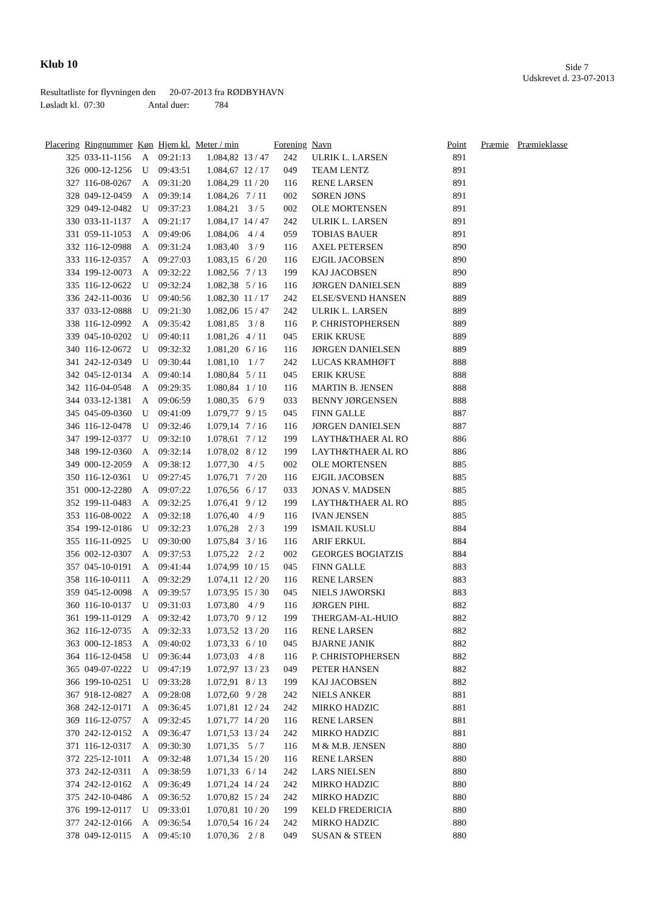Klub 10 Side 7
Udskrevet d. 23-07-2013
Resultatliste for flyvningen den 20-07-2013 fra RØDBYHAVN
Løsladt kl. 07:30 Antal duer: 784
| Placering | Ringnummer | Køn | Hjem kl. | Meter / min | | Forening | Navn | Point | Præmie | Præmieklasse |
| --- | --- | --- | --- | --- | --- | --- | --- | --- | --- | --- |
| 325 | 033-11-1156 | A | 09:21:13 | 1.084,82 | 13 / 47 | 242 | ULRIK L. LARSEN | 891 | | |
| 326 | 000-12-1256 | U | 09:43:51 | 1.084,67 | 12 / 17 | 049 | TEAM LENTZ | 891 | | |
| 327 | 116-08-0267 | A | 09:31:20 | 1.084,29 | 11 / 20 | 116 | RENE LARSEN | 891 | | |
| 328 | 049-12-0459 | A | 09:39:14 | 1.084,26 | 7 / 11 | 002 | SØREN JØNS | 891 | | |
| 329 | 049-12-0482 | U | 09:37:23 | 1.084,21 | 3 / 5 | 002 | OLE MORTENSEN | 891 | | |
| 330 | 033-11-1137 | A | 09:21:17 | 1.084,17 | 14 / 47 | 242 | ULRIK L. LARSEN | 891 | | |
| 331 | 059-11-1053 | A | 09:49:06 | 1.084,06 | 4 / 4 | 059 | TOBIAS BAUER | 891 | | |
| 332 | 116-12-0988 | A | 09:31:24 | 1.083,40 | 3 / 9 | 116 | AXEL PETERSEN | 890 | | |
| 333 | 116-12-0357 | A | 09:27:03 | 1.083,15 | 6 / 20 | 116 | EJGIL JACOBSEN | 890 | | |
| 334 | 199-12-0073 | A | 09:32:22 | 1.082,56 | 7 / 13 | 199 | KAJ JACOBSEN | 890 | | |
| 335 | 116-12-0622 | U | 09:32:24 | 1.082,38 | 5 / 16 | 116 | JØRGEN DANIELSEN | 889 | | |
| 336 | 242-11-0036 | U | 09:40:56 | 1.082,30 | 11 / 17 | 242 | ELSE/SVEND HANSEN | 889 | | |
| 337 | 033-12-0888 | U | 09:21:30 | 1.082,06 | 15 / 47 | 242 | ULRIK L. LARSEN | 889 | | |
| 338 | 116-12-0992 | A | 09:35:42 | 1.081,85 | 3 / 8 | 116 | P. CHRISTOPHERSEN | 889 | | |
| 339 | 045-10-0202 | U | 09:40:11 | 1.081,26 | 4 / 11 | 045 | ERIK KRUSE | 889 | | |
| 340 | 116-12-0672 | U | 09:32:32 | 1.081,20 | 6 / 16 | 116 | JØRGEN DANIELSEN | 889 | | |
| 341 | 242-12-0349 | U | 09:30:44 | 1.081,10 | 1 / 7 | 242 | LUCAS KRAMHØFT | 888 | | |
| 342 | 045-12-0134 | A | 09:40:14 | 1.080,84 | 5 / 11 | 045 | ERIK KRUSE | 888 | | |
| 342 | 116-04-0548 | A | 09:29:35 | 1.080,84 | 1 / 10 | 116 | MARTIN B. JENSEN | 888 | | |
| 344 | 033-12-1381 | A | 09:06:59 | 1.080,35 | 6 / 9 | 033 | BENNY JØRGENSEN | 888 | | |
| 345 | 045-09-0360 | U | 09:41:09 | 1.079,77 | 9 / 15 | 045 | FINN GALLE | 887 | | |
| 346 | 116-12-0478 | U | 09:32:46 | 1.079,14 | 7 / 16 | 116 | JØRGEN DANIELSEN | 887 | | |
| 347 | 199-12-0377 | U | 09:32:10 | 1.078,61 | 7 / 12 | 199 | LAYTH&THAER AL RO | 886 | | |
| 348 | 199-12-0360 | A | 09:32:14 | 1.078,02 | 8 / 12 | 199 | LAYTH&THAER AL RO | 886 | | |
| 349 | 000-12-2059 | A | 09:38:12 | 1.077,30 | 4 / 5 | 002 | OLE MORTENSEN | 885 | | |
| 350 | 116-12-0361 | U | 09:27:45 | 1.076,71 | 7 / 20 | 116 | EJGIL JACOBSEN | 885 | | |
| 351 | 000-12-2280 | A | 09:07:22 | 1.076,56 | 6 / 17 | 033 | JONAS V. MADSEN | 885 | | |
| 352 | 199-11-0483 | A | 09:32:25 | 1.076,41 | 9 / 12 | 199 | LAYTH&THAER AL RO | 885 | | |
| 353 | 116-08-0022 | A | 09:32:18 | 1.076,40 | 4 / 9 | 116 | IVAN JENSEN | 885 | | |
| 354 | 199-12-0186 | U | 09:32:23 | 1.076,28 | 2 / 3 | 199 | ISMAIL KUSLU | 884 | | |
| 355 | 116-11-0925 | U | 09:30:00 | 1.075,84 | 3 / 16 | 116 | ARIF ERKUL | 884 | | |
| 356 | 002-12-0307 | A | 09:37:53 | 1.075,22 | 2 / 2 | 002 | GEORGES BOGIATZIS | 884 | | |
| 357 | 045-10-0191 | A | 09:41:44 | 1.074,99 | 10 / 15 | 045 | FINN GALLE | 883 | | |
| 358 | 116-10-0111 | A | 09:32:29 | 1.074,11 | 12 / 20 | 116 | RENE LARSEN | 883 | | |
| 359 | 045-12-0098 | A | 09:39:57 | 1.073,95 | 15 / 30 | 045 | NIELS JAWORSKI | 883 | | |
| 360 | 116-10-0137 | U | 09:31:03 | 1.073,80 | 4 / 9 | 116 | JØRGEN PIHL | 882 | | |
| 361 | 199-11-0129 | A | 09:32:42 | 1.073,70 | 9 / 12 | 199 | THERGAM-AL-HUIO | 882 | | |
| 362 | 116-12-0735 | A | 09:32:33 | 1.073,52 | 13 / 20 | 116 | RENE LARSEN | 882 | | |
| 363 | 000-12-1853 | A | 09:40:02 | 1.073,33 | 6 / 10 | 045 | BJARNE JANIK | 882 | | |
| 364 | 116-12-0458 | U | 09:36:44 | 1.073,03 | 4 / 8 | 116 | P. CHRISTOPHERSEN | 882 | | |
| 365 | 049-07-0222 | U | 09:47:19 | 1.072,97 | 13 / 23 | 049 | PETER HANSEN | 882 | | |
| 366 | 199-10-0251 | U | 09:33:28 | 1.072,91 | 8 / 13 | 199 | KAJ JACOBSEN | 882 | | |
| 367 | 918-12-0827 | A | 09:28:08 | 1.072,60 | 9 / 28 | 242 | NIELS ANKER | 881 | | |
| 368 | 242-12-0171 | A | 09:36:45 | 1.071,81 | 12 / 24 | 242 | MIRKO HADZIC | 881 | | |
| 369 | 116-12-0757 | A | 09:32:45 | 1.071,77 | 14 / 20 | 116 | RENE LARSEN | 881 | | |
| 370 | 242-12-0152 | A | 09:36:47 | 1.071,53 | 13 / 24 | 242 | MIRKO HADZIC | 881 | | |
| 371 | 116-12-0317 | A | 09:30:30 | 1.071,35 | 5 / 7 | 116 | M & M.B. JENSEN | 880 | | |
| 372 | 225-12-1011 | A | 09:32:48 | 1.071,34 | 15 / 20 | 116 | RENE LARSEN | 880 | | |
| 373 | 242-12-0311 | A | 09:38:59 | 1.071,33 | 6 / 14 | 242 | LARS NIELSEN | 880 | | |
| 374 | 242-12-0162 | A | 09:36:49 | 1.071,24 | 14 / 24 | 242 | MIRKO HADZIC | 880 | | |
| 375 | 242-10-0486 | A | 09:36:52 | 1.070,82 | 15 / 24 | 242 | MIRKO HADZIC | 880 | | |
| 376 | 199-12-0117 | U | 09:33:01 | 1.070,81 | 10 / 20 | 199 | KELD FREDERICIA | 880 | | |
| 377 | 242-12-0166 | A | 09:36:54 | 1.070,54 | 16 / 24 | 242 | MIRKO HADZIC | 880 | | |
| 378 | 049-12-0115 | A | 09:45:10 | 1.070,36 | 2 / 8 | 049 | SUSAN & STEEN | 880 | | |